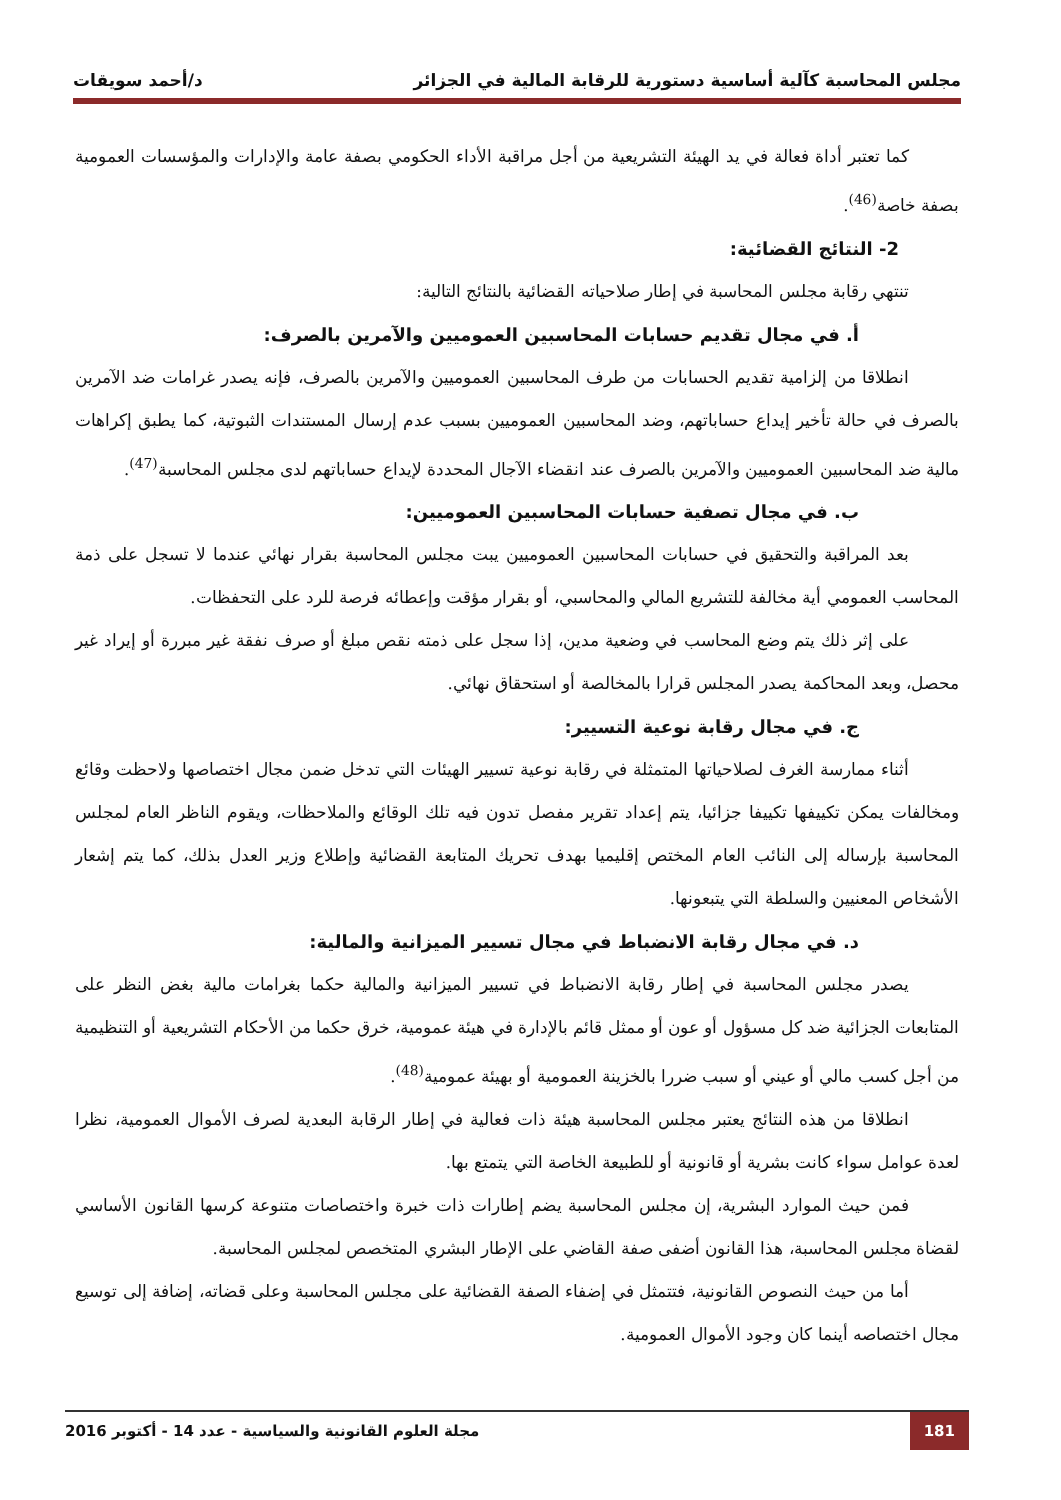مجلس المحاسبة كآلية أساسية دستورية للرقابة المالية في الجزائر د/أحمد سويقات
كما تعتبر أداة فعالة في يد الهيئة التشريعية من أجل مراقبة الأداء الحكومي بصفة عامة والإدارات والمؤسسات العمومية بصفة خاصة<sup>(46)</sup>.
2- النتائج القضائية:
تنتهي رقابة مجلس المحاسبة في إطار صلاحياته القضائية بالنتائج التالية:
أ. في مجال تقديم حسابات المحاسبين العموميين والآمرين بالصرف:
انطلاقا من إلزامية تقديم الحسابات من طرف المحاسبين العموميين والآمرين بالصرف، فإنه يصدر غرامات ضد الآمرين بالصرف في حالة تأخير إيداع حساباتهم، وضد المحاسبين العموميين بسبب عدم إرسال المستندات الثبوتية، كما يطبق إكراهات مالية ضد المحاسبين العموميين والآمرين بالصرف عند انقضاء الآجال المحددة لإيداع حساباتهم لدى مجلس المحاسبة<sup>(47)</sup>.
ب. في مجال تصفية حسابات المحاسبين العموميين:
بعد المراقبة والتحقيق في حسابات المحاسبين العموميين يبت مجلس المحاسبة بقرار نهائي عندما لا تسجل على ذمة المحاسب العمومي أية مخالفة للتشريع المالي والمحاسبي، أو بقرار مؤقت وإعطائه فرصة للرد على التحفظات.
على إثر ذلك يتم وضع المحاسب في وضعية مدين، إذا سجل على ذمته نقص مبلغ أو صرف نفقة غير مبررة أو إيراد غير محصل، وبعد المحاكمة يصدر المجلس قرارا بالمخالصة أو استحقاق نهائي.
ج. في مجال رقابة نوعية التسيير:
أثناء ممارسة الغرف لصلاحياتها المتمثلة في رقابة نوعية تسيير الهيئات التي تدخل ضمن مجال اختصاصها ولاحظت وقائع ومخالفات يمكن تكييفها تكييفا جزائيا، يتم إعداد تقرير مفصل تدون فيه تلك الوقائع والملاحظات، ويقوم الناظر العام لمجلس المحاسبة بإرساله إلى النائب العام المختص إقليميا بهدف تحريك المتابعة القضائية وإطلاع وزير العدل بذلك، كما يتم إشعار الأشخاص المعنيين والسلطة التي يتبعونها.
د. في مجال رقابة الانضباط في مجال تسيير الميزانية والمالية:
يصدر مجلس المحاسبة في إطار رقابة الانضباط في تسيير الميزانية والمالية حكما بغرامات مالية بغض النظر على المتابعات الجزائية ضد كل مسؤول أو عون أو ممثل قائم بالإدارة في هيئة عمومية، خرق حكما من الأحكام التشريعية أو التنظيمية من أجل كسب مالي أو عيني أو سبب ضررا بالخزينة العمومية أو بهيئة عمومية<sup>(48)</sup>.
انطلاقا من هذه النتائج يعتبر مجلس المحاسبة هيئة ذات فعالية في إطار الرقابة البعدية لصرف الأموال العمومية، نظرا لعدة عوامل سواء كانت بشرية أو قانونية أو للطبيعة الخاصة التي يتمتع بها.
فمن حيث الموارد البشرية، إن مجلس المحاسبة يضم إطارات ذات خبرة واختصاصات متنوعة كرسها القانون الأساسي لقضاة مجلس المحاسبة، هذا القانون أضفى صفة القاضي على الإطار البشري المتخصص لمجلس المحاسبة.
أما من حيث النصوص القانونية، فتتمثل في إضفاء الصفة القضائية على مجلس المحاسبة وعلى قضاته، إضافة إلى توسيع مجال اختصاصه أينما كان وجود الأموال العمومية.
181 مجلة العلوم القانونية والسياسية - عدد 14 - أكتوبر 2016